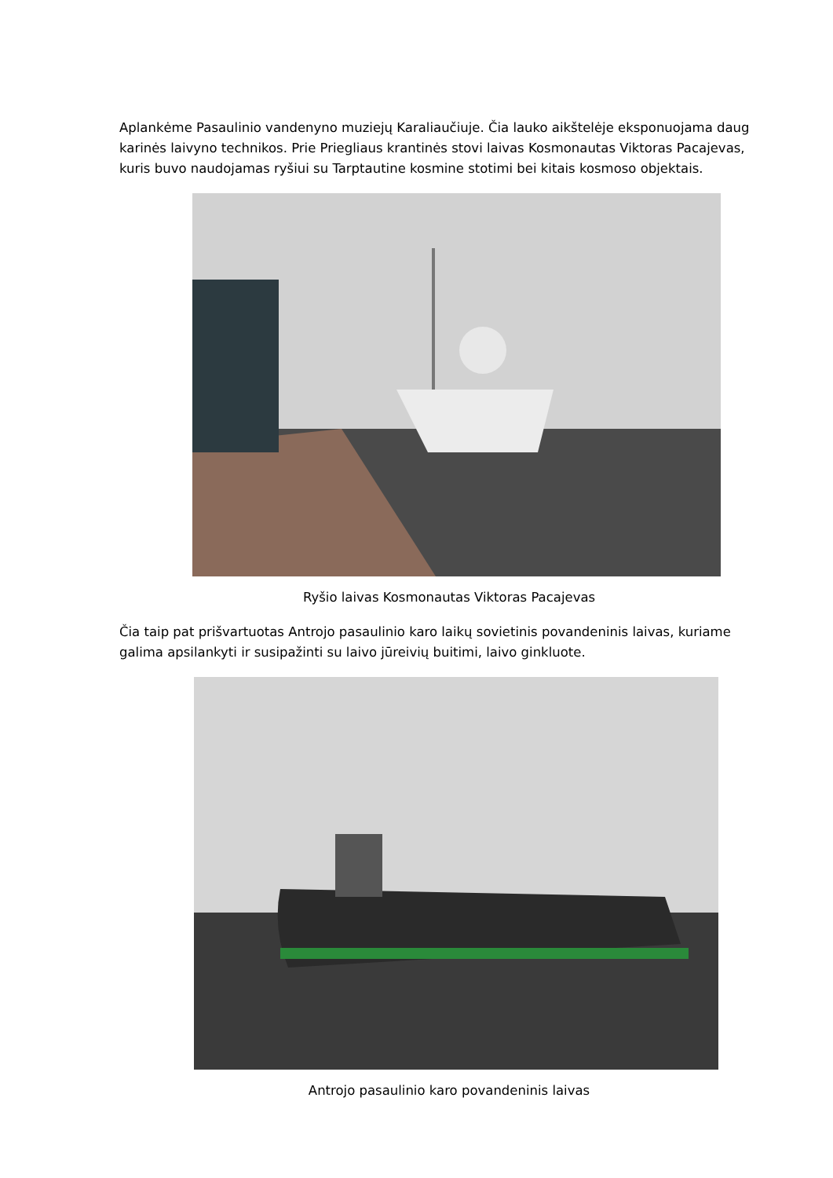Aplankėme Pasaulinio vandenyno muziejų Karaliaučiuje. Čia lauko aikštelėje eksponuojama daug karinės laivyno technikos. Prie Priegliaus krantinės stovi laivas Kosmonautas Viktoras Pacajevas, kuris buvo naudojamas ryšiui su Tarptautine kosmine stotimi bei kitais kosmoso objektais.
Ryšio laivas Kosmonautas Viktoras Pacajevas
Čia taip pat prišvartuotas Antrojo pasaulinio karo laikų sovietinis povandeninis laivas, kuriame galima apsilankyti ir susipažinti su laivo jūreivių buitimi, laivo ginkluote.
Antrojo pasaulinio karo povandeninis laivas